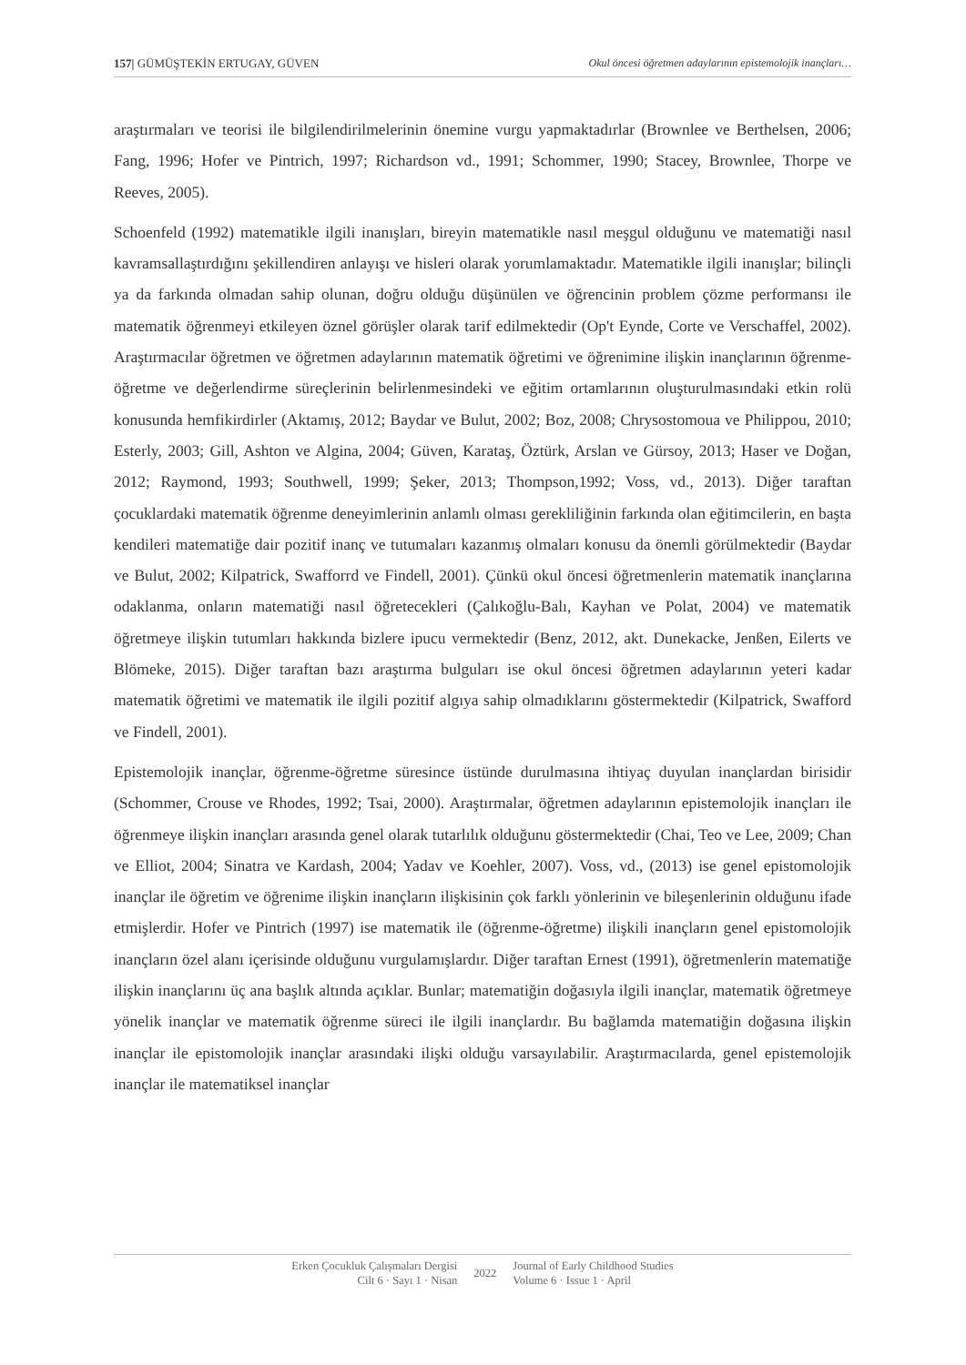157| GÜMÜŞTEKİN ERTUGAY, GÜVEN Okul öncesi öğretmen adaylarının epistemolojik inançları…
araştırmaları ve teorisi ile bilgilendirilmelerinin önemine vurgu yapmaktadırlar (Brownlee ve Berthelsen, 2006; Fang, 1996; Hofer ve Pintrich, 1997; Richardson vd., 1991; Schommer, 1990; Stacey, Brownlee, Thorpe ve Reeves, 2005).
Schoenfeld (1992) matematikle ilgili inanışları, bireyin matematikle nasıl meşgul olduğunu ve matematiği nasıl kavramsallaştırdığını şekillendiren anlayışı ve hisleri olarak yorumlamaktadır. Matematikle ilgili inanışlar; bilinçli ya da farkında olmadan sahip olunan, doğru olduğu düşünülen ve öğrencinin problem çözme performansı ile matematik öğrenmeyi etkileyen öznel görüşler olarak tarif edilmektedir (Op't Eynde, Corte ve Verschaffel, 2002). Araştırmacılar öğretmen ve öğretmen adaylarının matematik öğretimi ve öğrenimine ilişkin inançlarının öğrenme-öğretme ve değerlendirme süreçlerinin belirlenmesindeki ve eğitim ortamlarının oluşturulmasındaki etkin rolü konusunda hemfikirdirler (Aktamış, 2012; Baydar ve Bulut, 2002; Boz, 2008; Chrysostomoua ve Philippou, 2010; Esterly, 2003; Gill, Ashton ve Algina, 2004; Güven, Karataş, Öztürk, Arslan ve Gürsoy, 2013; Haser ve Doğan, 2012; Raymond, 1993; Southwell, 1999; Şeker, 2013; Thompson,1992; Voss, vd., 2013). Diğer taraftan çocuklardaki matematik öğrenme deneyimlerinin anlamlı olması gerekliliğinin farkında olan eğitimcilerin, en başta kendileri matematiğe dair pozitif inanç ve tutumaları kazanmış olmaları konusu da önemli görülmektedir (Baydar ve Bulut, 2002; Kilpatrick, Swafforrd ve Findell, 2001). Çünkü okul öncesi öğretmenlerin matematik inançlarına odaklanma, onların matematiği nasıl öğretecekleri (Çalıkoğlu-Balı, Kayhan ve Polat, 2004) ve matematik öğretmeye ilişkin tutumları hakkında bizlere ipucu vermektedir (Benz, 2012, akt. Dunekacke, Jenßen, Eilerts ve Blömeke, 2015). Diğer taraftan bazı araştırma bulguları ise okul öncesi öğretmen adaylarının yeteri kadar matematik öğretimi ve matematik ile ilgili pozitif algıya sahip olmadıklarını göstermektedir (Kilpatrick, Swafford ve Findell, 2001).
Epistemolojik inançlar, öğrenme-öğretme süresince üstünde durulmasına ihtiyaç duyulan inançlardan birisidir (Schommer, Crouse ve Rhodes, 1992; Tsai, 2000). Araştırmalar, öğretmen adaylarının epistemolojik inançları ile öğrenmeye ilişkin inançları arasında genel olarak tutarlılık olduğunu göstermektedir (Chai, Teo ve Lee, 2009; Chan ve Elliot, 2004; Sinatra ve Kardash, 2004; Yadav ve Koehler, 2007). Voss, vd., (2013) ise genel epistomolojik inançlar ile öğretim ve öğrenime ilişkin inançların ilişkisinin çok farklı yönlerinin ve bileşenlerinin olduğunu ifade etmişlerdir. Hofer ve Pintrich (1997) ise matematik ile (öğrenme-öğretme) ilişkili inançların genel epistomolojik inançların özel alanı içerisinde olduğunu vurgulamışlardır. Diğer taraftan Ernest (1991), öğretmenlerin matematiğe ilişkin inançlarını üç ana başlık altında açıklar. Bunlar; matematiğin doğasıyla ilgili inançlar, matematik öğretmeye yönelik inançlar ve matematik öğrenme süreci ile ilgili inançlardır. Bu bağlamda matematiğin doğasına ilişkin inançlar ile epistomolojik inançlar arasındaki ilişki olduğu varsayılabilir. Araştırmacılarda, genel epistemolojik inançlar ile matematiksel inançlar
Erken Çocukluk Çalışmaları Dergisi
Cilt 6 · Sayı 1 · Nisan
2022
Journal of Early Childhood Studies
Volume 6 · Issue 1 · April